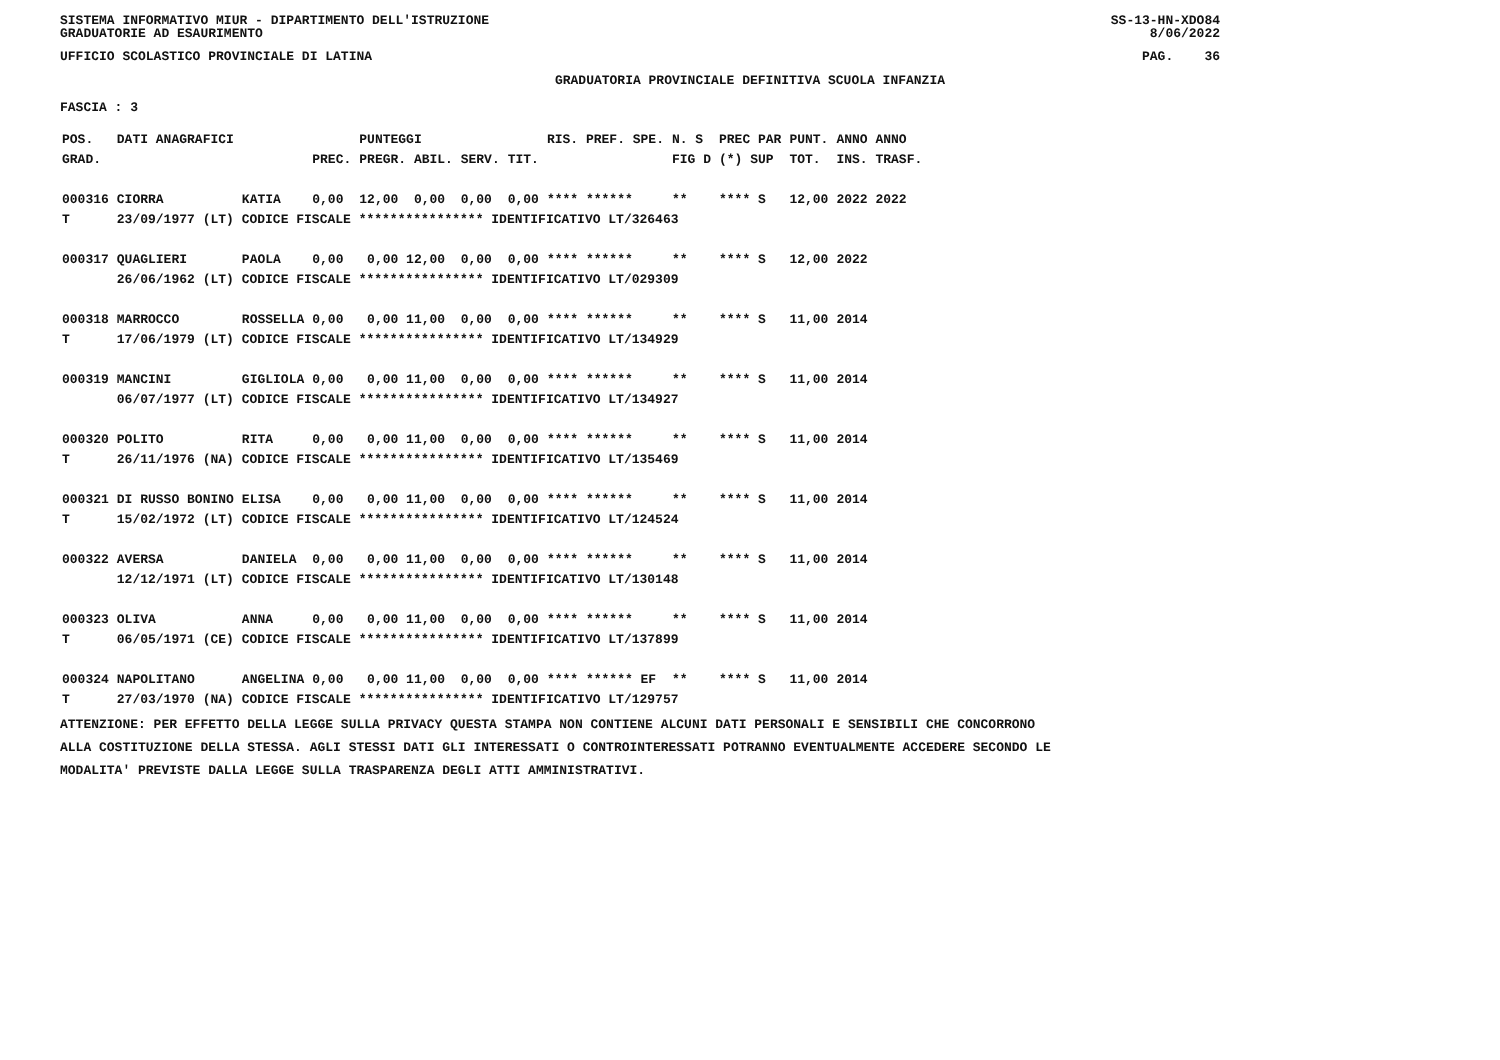SISTEMA INFORMATIVO MIUR - DIPARTIMENTO DELL'ISTRUZIONE
GRADUATORIE AD ESAURIMENTO SS-13-HN-XDO84
8/06/2022
UFFICIO SCOLASTICO PROVINCIALE DI LATINA PAG. 36
GRADUATORIA PROVINCIALE DEFINITIVA SCUOLA INFANZIA
FASCIA : 3
| POS. | DATI ANAGRAFICI | | | PUNTEGGI | | RIS. PREF. SPE. | N. S | PREC PAR | PUNT. | ANNO ANNO |
| --- | --- | --- | --- | --- | --- | --- | --- | --- | --- | --- |
| GRAD. | | | PREC. | PREGR. ABIL. SERV. | TIT. | | FIG D | (*) SUP | TOT. | INS. TRASF. |
| 000316 | CIORRA | KATIA | 0,00 | 12,00 0,00 0,00 | 0,00 | **** ****** | ** | **** S | 12,00 | 2022 2022 |
| T | 23/09/1977 (LT) CODICE FISCALE **************** IDENTIFICATIVO LT/326463 | | | | | | | | | |
| 000317 | QUAGLIERI | PAOLA | 0,00 | 0,00 12,00 0,00 | 0,00 | **** ****** | ** | **** S | 12,00 | 2022 |
| | 26/06/1962 (LT) CODICE FISCALE **************** IDENTIFICATIVO LT/029309 | | | | | | | | | |
| 000318 | MARROCCO | ROSSELLA | 0,00 | 0,00 11,00 0,00 | 0,00 | **** ****** | ** | **** S | 11,00 | 2014 |
| T | 17/06/1979 (LT) CODICE FISCALE **************** IDENTIFICATIVO LT/134929 | | | | | | | | | |
| 000319 | MANCINI | GIGLIOLA | 0,00 | 0,00 11,00 0,00 | 0,00 | **** ****** | ** | **** S | 11,00 | 2014 |
| | 06/07/1977 (LT) CODICE FISCALE **************** IDENTIFICATIVO LT/134927 | | | | | | | | | |
| 000320 | POLITO | RITA | 0,00 | 0,00 11,00 0,00 | 0,00 | **** ****** | ** | **** S | 11,00 | 2014 |
| T | 26/11/1976 (NA) CODICE FISCALE **************** IDENTIFICATIVO LT/135469 | | | | | | | | | |
| 000321 | DI RUSSO BONINO | ELISA | 0,00 | 0,00 11,00 0,00 | 0,00 | **** ****** | ** | **** S | 11,00 | 2014 |
| T | 15/02/1972 (LT) CODICE FISCALE **************** IDENTIFICATIVO LT/124524 | | | | | | | | | |
| 000322 | AVERSA | DANIELA | 0,00 | 0,00 11,00 0,00 | 0,00 | **** ****** | ** | **** S | 11,00 | 2014 |
| | 12/12/1971 (LT) CODICE FISCALE **************** IDENTIFICATIVO LT/130148 | | | | | | | | | |
| 000323 | OLIVA | ANNA | 0,00 | 0,00 11,00 0,00 | 0,00 | **** ****** | ** | **** S | 11,00 | 2014 |
| T | 06/05/1971 (CE) CODICE FISCALE **************** IDENTIFICATIVO LT/137899 | | | | | | | | | |
| 000324 | NAPOLITANO | ANGELINA | 0,00 | 0,00 11,00 0,00 | 0,00 | **** ****** EF | ** | **** S | 11,00 | 2014 |
| T | 27/03/1970 (NA) CODICE FISCALE **************** IDENTIFICATIVO LT/129757 | | | | | | | | | |
ATTENZIONE: PER EFFETTO DELLA LEGGE SULLA PRIVACY QUESTA STAMPA NON CONTIENE ALCUNI DATI PERSONALI E SENSIBILI CHE CONCORRONO
ALLA COSTITUZIONE DELLA STESSA. AGLI STESSI DATI GLI INTERESSATI O CONTROINTERESSATI POTRANNO EVENTUALMENTE ACCEDERE SECONDO LE
MODALITA' PREVISTE DALLA LEGGE SULLA TRASPARENZA DEGLI ATTI AMMINISTRATIVI.